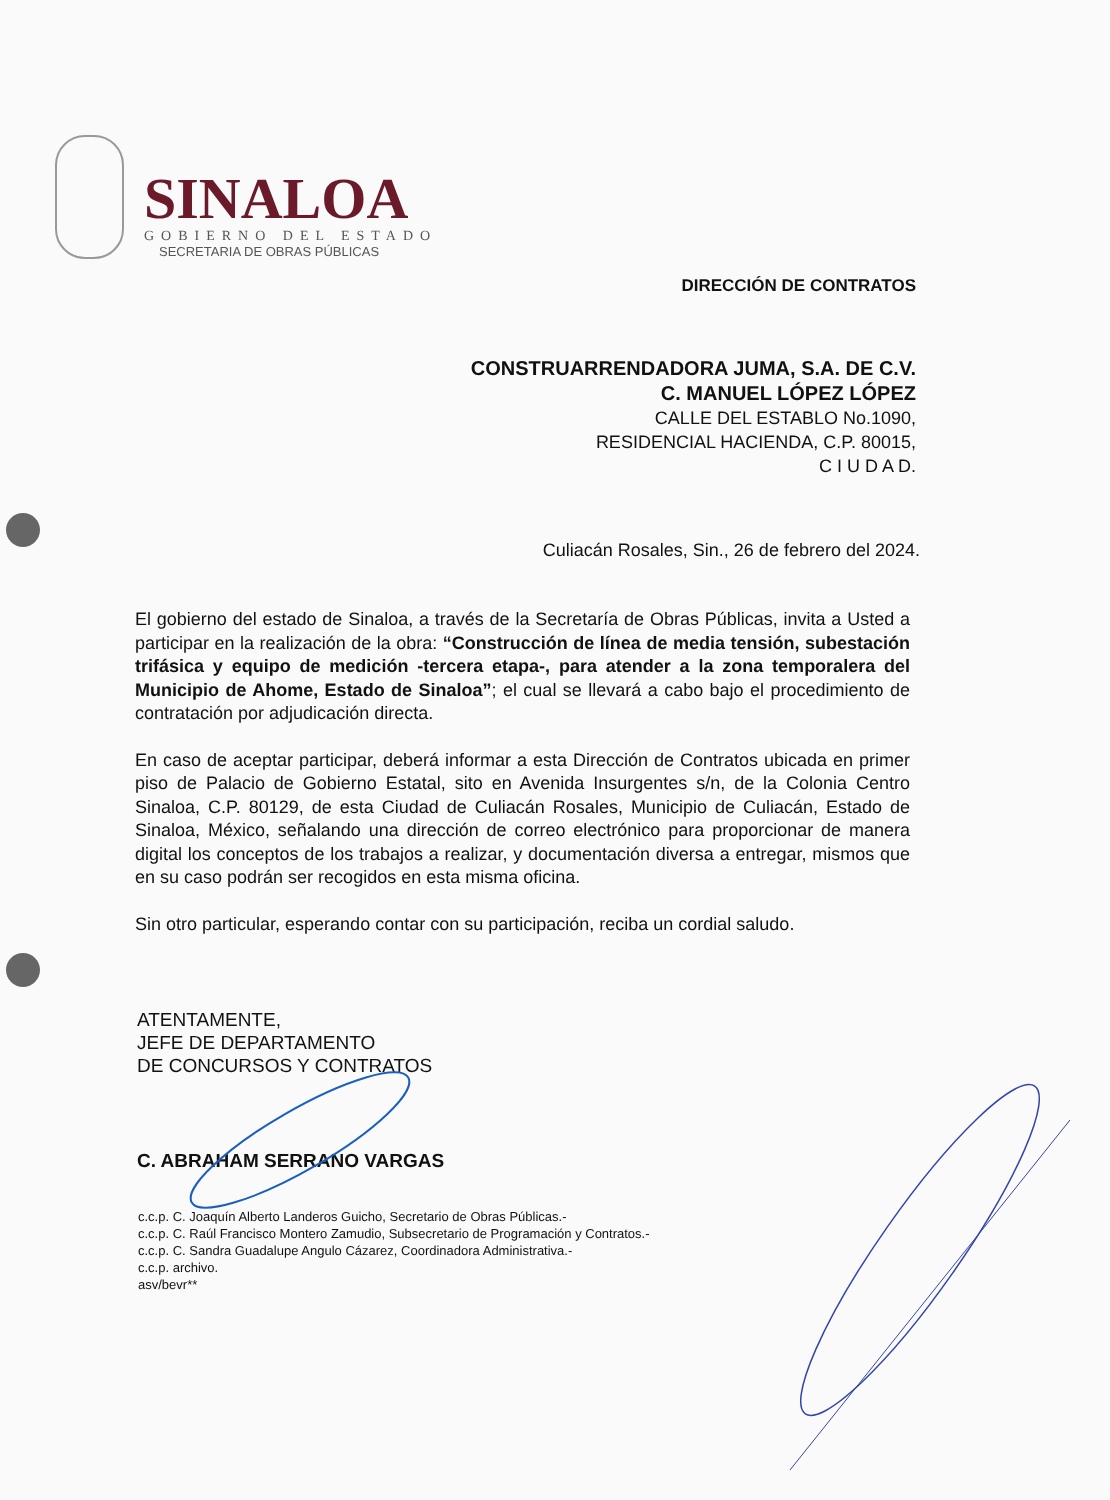SINALOA
GOBIERNO DEL ESTADO
SECRETARIA DE OBRAS PÚBLICAS
DIRECCIÓN DE CONTRATOS
CONSTRUARRENDADORA JUMA, S.A. DE C.V.
C. MANUEL LÓPEZ LÓPEZ
CALLE DEL ESTABLO No.1090,
RESIDENCIAL HACIENDA, C.P. 80015,
C I U D A D.
Culiacán Rosales, Sin., 26 de febrero del 2024.
El gobierno del estado de Sinaloa, a través de la Secretaría de Obras Públicas, invita a Usted a participar en la realización de la obra: “Construcción de línea de media tensión, subestación trifásica y equipo de medición -tercera etapa-, para atender a la zona temporalera del Municipio de Ahome, Estado de Sinaloa”; el cual se llevará a cabo bajo el procedimiento de contratación por adjudicación directa.
En caso de aceptar participar, deberá informar a esta Dirección de Contratos ubicada en primer piso de Palacio de Gobierno Estatal, sito en Avenida Insurgentes s/n, de la Colonia Centro Sinaloa, C.P. 80129, de esta Ciudad de Culiacán Rosales, Municipio de Culiacán, Estado de Sinaloa, México, señalando una dirección de correo electrónico para proporcionar de manera digital los conceptos de los trabajos a realizar, y documentación diversa a entregar, mismos que en su caso podrán ser recogidos en esta misma oficina.
Sin otro particular, esperando contar con su participación, reciba un cordial saludo.
ATENTAMENTE,
JEFE DE DEPARTAMENTO
DE CONCURSOS Y CONTRATOS
C. ABRAHAM SERRANO VARGAS
c.c.p. C. Joaquín Alberto Landeros Guicho, Secretario de Obras Públicas.-
c.c.p. C. Raúl Francisco Montero Zamudio, Subsecretario de Programación y Contratos.-
c.c.p. C. Sandra Guadalupe Angulo Cázarez, Coordinadora Administrativa.-
c.c.p. archivo.
asv/bevr**